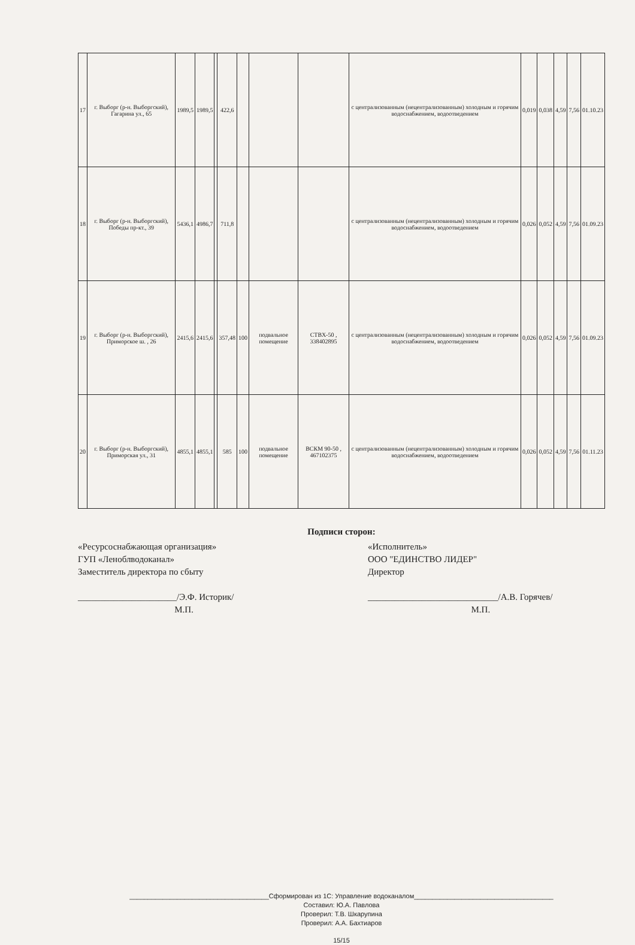| 17 | г. Выборг (р-н. Выборгский), Гагарина ул., 65 | 1989,5 | 1989,5 | | 422,6 | | | | с централизованным (нецентрализованным) холодным и горячим водоснабжением, водоотведением | 0,019 | 0,038 | 4,59 | 7,56 | 01.10.23 |
| 18 | г. Выборг (р-н. Выборгский), Победы пр-кт., 39 | 5436,1 | 4986,7 | | 711,8 | | | | с централизованным (нецентрализованным) холодным и горячим водоснабжением, водоотведением | 0,026 | 0,052 | 4,59 | 7,56 | 01.09.23 |
| 19 | г. Выборг (р-н. Выборгский), Приморское ш. , 26 | 2415,6 | 2415,6 | | 357,48 | 100 | подвальное помещение | СТВХ-50 , 338402895 | с централизованным (нецентрализованным) холодным и горячим водоснабжением, водоотведением | 0,026 | 0,052 | 4,59 | 7,56 | 01.09.23 |
| 20 | г. Выборг (р-н. Выборгский), Приморская ул., 31 | 4855,1 | 4855,1 | | 585 | 100 | подвальное помещение | ВСКМ 90-50 , 467102375 | с централизованным (нецентрализованным) холодным и горячим водоснабжением, водоотведением | 0,026 | 0,052 | 4,59 | 7,56 | 01.11.23 |
Подписи сторон:
«Ресурсоснабжающая организация»
ГУП «Леноблводоканал»
Заместитель директора по сбыту
______________________/Э.Ф. Историк/
М.П.
«Исполнитель»
ООО "ЕДИНСТВО ЛИДЕР"
Директор
_____________________________/А.В. Горячев/
М.П.
______________________________________Сформирован из 1С: Управление водоканалом______________________________________
Составил: Ю.А. Павлова
Проверил: Т.В. Шкарупина
Проверил: А.А. Бахтиаров
15/15